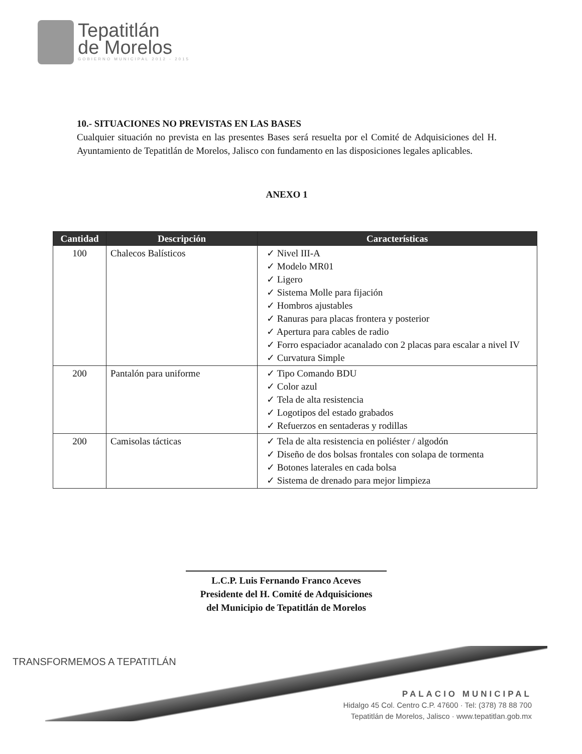Tepatitlán
de Morelos
GOBIERNO MUNICIPAL 2012 - 2015
10.- SITUACIONES NO PREVISTAS EN LAS BASES
Cualquier situación no prevista en las presentes Bases será resuelta por el Comité de Adquisiciones del H. Ayuntamiento de Tepatitlán de Morelos, Jalisco con fundamento en las disposiciones legales aplicables.
ANEXO 1
| Cantidad | Descripción | Características |
| --- | --- | --- |
| 100 | Chalecos Balísticos | ✓ Nivel III-A ✓ Modelo MR01 ✓ Ligero ✓ Sistema Molle para fijación ✓ Hombros ajustables ✓ Ranuras para placas frontera y posterior ✓ Apertura para cables de radio ✓ Forro espaciador acanalado con 2 placas para escalar a nivel IV ✓ Curvatura Simple |
| 200 | Pantalón para uniforme | ✓ Tipo Comando BDU ✓ Color azul ✓ Tela de alta resistencia ✓ Logotipos del estado grabados ✓ Refuerzos en sentaderas y rodillas |
| 200 | Camisolas tácticas | ✓ Tela de alta resistencia en poliéster / algodón ✓ Diseño de dos bolsas frontales con solapa de tormenta ✓ Botones laterales en cada bolsa ✓ Sistema de drenado para mejor limpieza |
L.C.P. Luis Fernando Franco Aceves
Presidente del H. Comité de Adquisiciones
del Municipio de Tepatitlán de Morelos
TRANSFORMEMOS A TEPATITLÁN
PALACIO MUNICIPAL
Hidalgo 45 Col. Centro C.P. 47600 · Tel: (378) 78 88 700
Tepatitlán de Morelos, Jalisco · www.tepatitlan.gob.mx